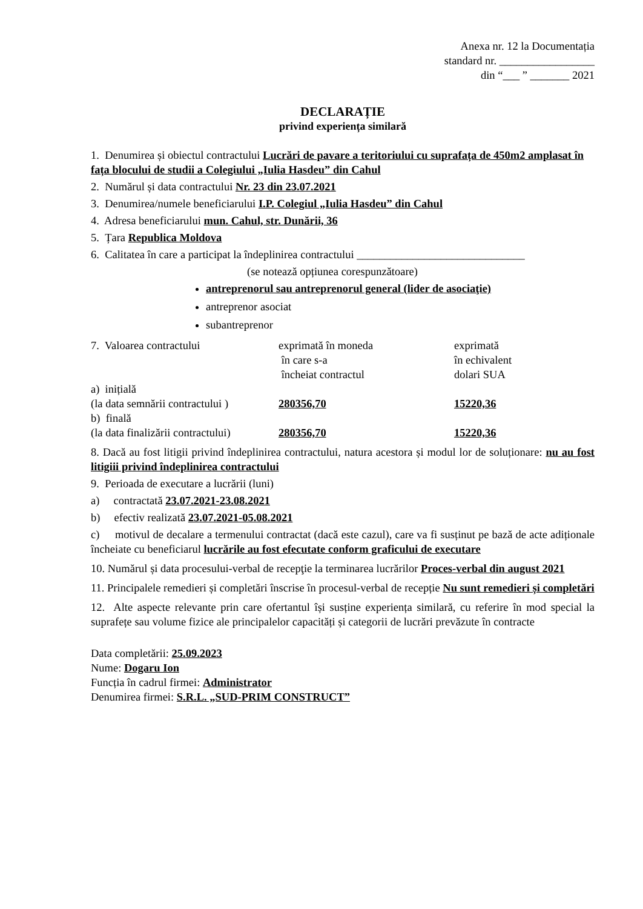Anexa nr. 12 la Documentația
standard nr. _________________
din “___ ” _______ 2021
DECLARAȚIE
privind experiența similară
1. Denumirea și obiectul contractului Lucrări de pavare a teritoriului cu suprafața de 450m2 amplasat în fața blocului de studii a Colegiului „Iulia Hasdeu” din Cahul
2. Numărul și data contractului Nr. 23 din 23.07.2021
3. Denumirea/numele beneficiarului I.P. Colegiul „Iulia Hasdeu” din Cahul
4. Adresa beneficiarului mun. Cahul, str. Dunării, 36
5. Țara Republica Moldova
6. Calitatea în care a participat la îndeplinirea contractului ______________________________
(se notează opțiunea corespunzătoare)
antreprenorul sau antreprenorul general (lider de asociaţie)
antreprenor asociat
subantreprenor
| 7. Valoarea contractului | exprimată în moneda în care s-a încheiat contractul | exprimată în echivalent dolari SUA |
| a) inițială (la data semnării contractului ) | 280356,70 | 15220,36 |
| b) finală (la data finalizării contractului) | 280356,70 | 15220,36 |
8. Dacă au fost litigii privind îndeplinirea contractului, natura acestora și modul lor de soluționare: nu au fost litigiii privind îndeplinirea contractului
9. Perioada de executare a lucrării (luni)
a) contractată 23.07.2021-23.08.2021
b) efectiv realizată 23.07.2021-05.08.2021
c) motivul de decalare a termenului contractat (dacă este cazul), care va fi susținut pe bază de acte adiționale încheiate cu beneficiarul lucrările au fost efecutate conform graficului de executare
10. Numărul și data procesului-verbal de recepţie la terminarea lucrărilor Proces-verbal din august 2021
11. Principalele remedieri și completări înscrise în procesul-verbal de recepție Nu sunt remedieri și completări
12. Alte aspecte relevante prin care ofertantul își susține experiența similară, cu referire în mod special la suprafețe sau volume fizice ale principalelor capacități și categorii de lucrări prevăzute în contracte
Data completării: 25.09.2023
Nume: Dogaru Ion
Funcția în cadrul firmei: Administrator
Denumirea firmei: S.R.L. „SUD-PRIM CONSTRUCT”